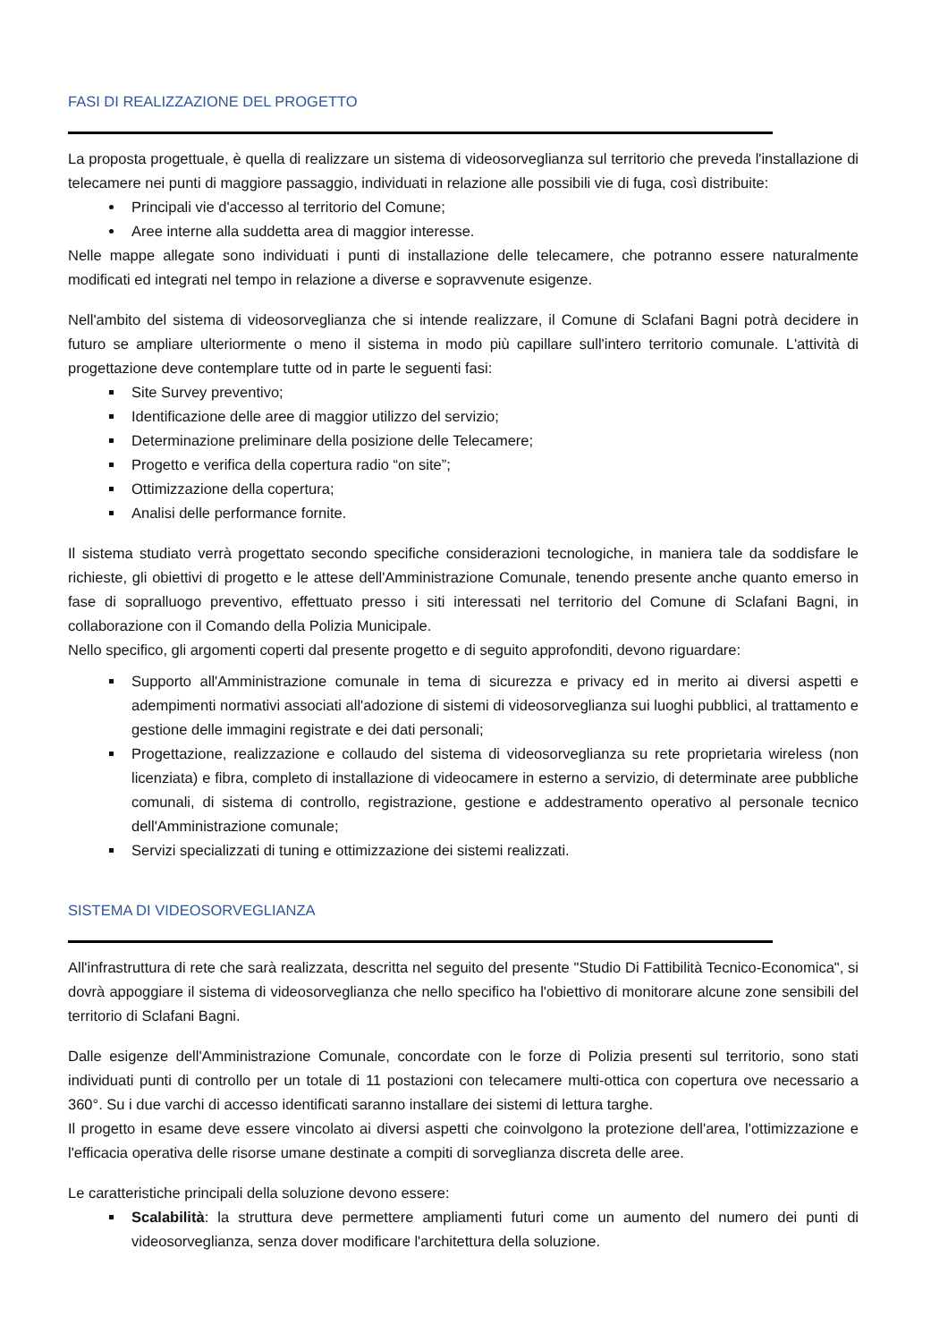FASI DI REALIZZAZIONE DEL PROGETTO
La proposta progettuale, è quella di realizzare un sistema di videosorveglianza sul territorio che preveda l'installazione di telecamere nei punti di maggiore passaggio, individuati in relazione alle possibili vie di fuga, così distribuite:
Principali vie d'accesso al territorio del Comune;
Aree interne alla suddetta area di maggior interesse.
Nelle mappe allegate sono individuati i punti di installazione delle telecamere, che potranno essere naturalmente modificati ed integrati nel tempo in relazione a diverse e sopravvenute esigenze.
Nell'ambito del sistema di videosorveglianza che si intende realizzare, il Comune di Sclafani Bagni potrà decidere in futuro se ampliare ulteriormente o meno il sistema in modo più capillare sull'intero territorio comunale. L'attività di progettazione deve contemplare tutte od in parte le seguenti fasi:
Site Survey preventivo;
Identificazione delle aree di maggior utilizzo del servizio;
Determinazione preliminare della posizione delle Telecamere;
Progetto e verifica della copertura radio “on site”;
Ottimizzazione della copertura;
Analisi delle performance fornite.
Il sistema studiato verrà progettato secondo specifiche considerazioni tecnologiche, in maniera tale da soddisfare le richieste, gli obiettivi di progetto e le attese dell'Amministrazione Comunale, tenendo presente anche quanto emerso in fase di sopralluogo preventivo, effettuato presso i siti interessati nel territorio del Comune di Sclafani Bagni, in collaborazione con il Comando della Polizia Municipale.
Nello specifico, gli argomenti coperti dal presente progetto e di seguito approfonditi, devono riguardare:
Supporto all'Amministrazione comunale in tema di sicurezza e privacy ed in merito ai diversi aspetti e adempimenti normativi associati all'adozione di sistemi di videosorveglianza sui luoghi pubblici, al trattamento e gestione delle immagini registrate e dei dati personali;
Progettazione, realizzazione e collaudo del sistema di videosorveglianza su rete proprietaria wireless (non licenziata) e fibra, completo di installazione di videocamere in esterno a servizio, di determinate aree pubbliche comunali, di sistema di controllo, registrazione, gestione e addestramento operativo al personale tecnico dell'Amministrazione comunale;
Servizi specializzati di tuning e ottimizzazione dei sistemi realizzati.
SISTEMA DI VIDEOSORVEGLIANZA
All'infrastruttura di rete che sarà realizzata, descritta nel seguito del presente "Studio Di Fattibilità Tecnico-Economica", si dovrà appoggiare il sistema di videosorveglianza che nello specifico ha l'obiettivo di monitorare alcune zone sensibili del territorio di Sclafani Bagni.
Dalle esigenze dell'Amministrazione Comunale, concordate con le forze di Polizia presenti sul territorio, sono stati individuati punti di controllo per un totale di 11 postazioni con telecamere multi-ottica con copertura ove necessario a 360°. Su i due varchi di accesso identificati saranno installare dei sistemi di lettura targhe.
Il progetto in esame deve essere vincolato ai diversi aspetti che coinvolgono la protezione dell'area, l'ottimizzazione e l'efficacia operativa delle risorse umane destinate a compiti di sorveglianza discreta delle aree.
Le caratteristiche principali della soluzione devono essere:
Scalabilità: la struttura deve permettere ampliamenti futuri come un aumento del numero dei punti di videosorveglianza, senza dover modificare l'architettura della soluzione.